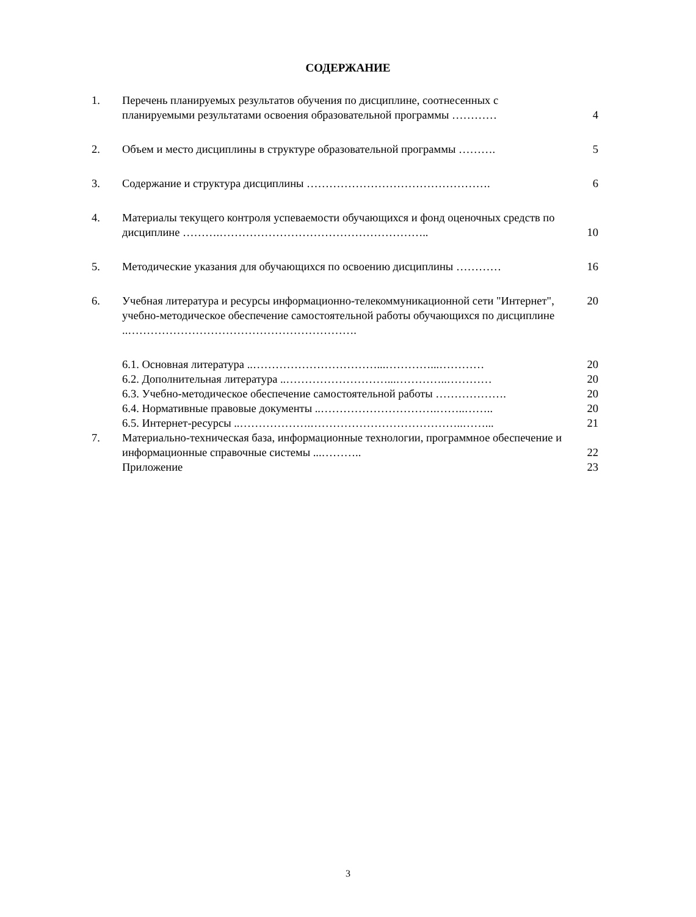СОДЕРЖАНИЕ
1. Перечень планируемых результатов обучения по дисциплине, соотнесенных с планируемыми результатами освоения образовательной программы …………
4
2. Объем и место дисциплины в структуре образовательной программы ……….
5
3. Содержание и структура дисциплины …………………………………………. 6
4. Материалы текущего контроля успеваемости обучающихся и фонд оценочных средств по дисциплине ……….………………………………………………..
10
5. Методические указания для обучающихся по освоению дисциплины ………… 16
6. Учебная литература и ресурсы информационно-телекоммуникационной сети "Интернет", учебно-методическое обеспечение самостоятельной работы обучающихся по дисциплине ..…………………………………………………….
20
6.1. Основная литература ..……………………………...…………...………… 20
6.2. Дополнительная литература ..………………………...…………..………… 20
6.3. Учебно-методическое обеспечение самостоятельной работы ……………….
20
6.4. Нормативные правовые документы ..………………………….……..…….. 20
6.5. Интернет-ресурсы ..……………….…………………………………..……... 21
7. Материально-техническая база, информационные технологии, программное обеспечение и информационные справочные системы ...………..
22
Приложение 23
3